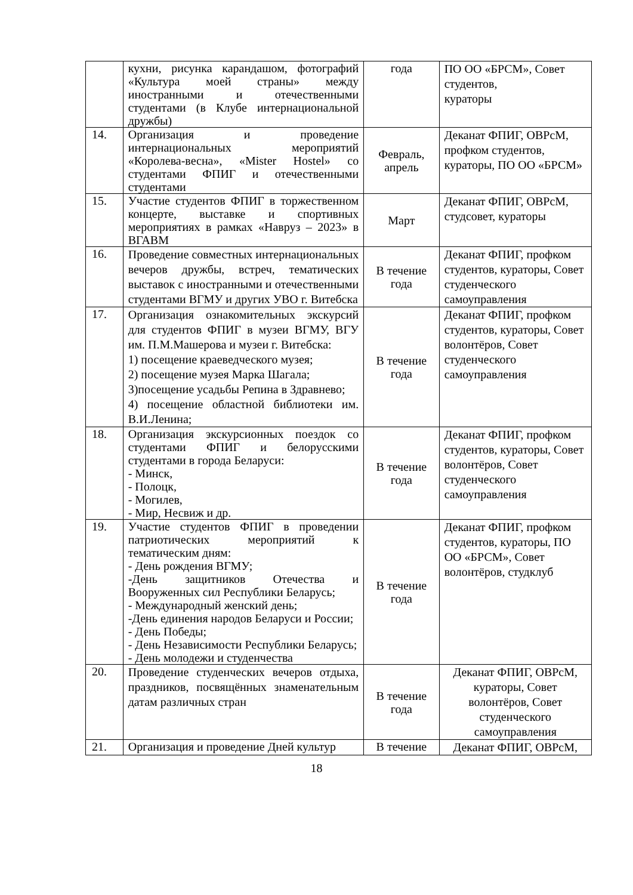| | кухни, рисунка карандашом, фотографий «Культура моей страны» между иностранными и отечественными студентами (в Клубе интернациональной дружбы) | года | ПО ОО «БРСМ», Совет студентов, кураторы |
| 14. | Организация и проведение интернациональных мероприятий «Королева-весна», «Mister Hostel» со студентами ФПИГ и отечественными студентами | Февраль, апрель | Деканат ФПИГ, ОВРсМ, профком студентов, кураторы, ПО ОО «БРСМ» |
| 15. | Участие студентов ФПИГ в торжественном концерте, выставке и спортивных мероприятиях в рамках «Навруз – 2023» в ВГАВМ | Март | Деканат ФПИГ, ОВРсМ, студсовет, кураторы |
| 16. | Проведение совместных интернациональных вечеров дружбы, встреч, тематических выставок с иностранными и отечественными студентами ВГМУ и других УВО г. Витебска | В течение года | Деканат ФПИГ, профком студентов, кураторы, Совет студенческого самоуправления |
| 17. | Организация ознакомительных экскурсий для студентов ФПИГ в музеи ВГМУ, ВГУ им. П.М.Машерова и музеи г. Витебска: 1) посещение краеведческого музея; 2) посещение музея Марка Шагала; 3)посещение усадьбы Репина в Здравнево; 4) посещение областной библиотеки им. В.И.Ленина; | В течение года | Деканат ФПИГ, профком студентов, кураторы, Совет волонтёров, Совет студенческого самоуправления |
| 18. | Организация экскурсионных поездок со студентами ФПИГ и белорусскими студентами в города Беларуси: - Минск, - Полоцк, - Могилев, - Мир, Несвиж и др. | В течение года | Деканат ФПИГ, профком студентов, кураторы, Совет волонтёров, Совет студенческого самоуправления |
| 19. | Участие студентов ФПИГ в проведении патриотических мероприятий к тематическим дням: - День рождения ВГМУ; -День защитников Отечества и Вооруженных сил Республики Беларусь; - Международный женский день; -День единения народов Беларуси и России; - День Победы; - День Независимости Республики Беларусь; - День молодежи и студенчества | В течение года | Деканат ФПИГ, профком студентов, кураторы, ПО ОО «БРСМ», Совет волонтёров, студклуб |
| 20. | Проведение студенческих вечеров отдыха, праздников, посвящённых знаменательным датам различных стран | В течение года | Деканат ФПИГ, ОВРсМ, кураторы, Совет волонтёров, Совет студенческого самоуправления |
| 21. | Организация и проведение Дней культур | В течение | Деканат ФПИГ, ОВРсМ, |
18